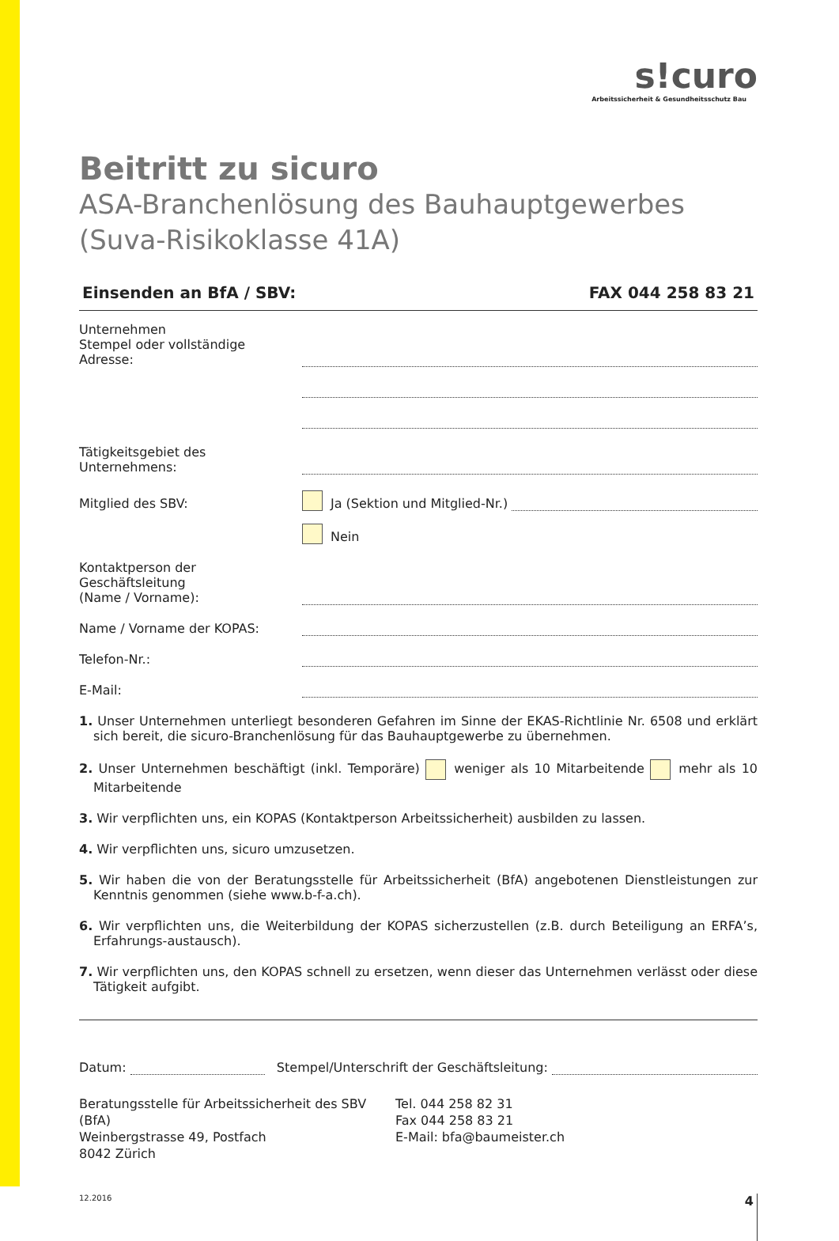s!curo
Arbeitssicherheit & Gesundheitsschutz Bau
Beitritt zu sicuro
ASA-Branchenlösung des Bauhauptgewerbes
(Suva-Risikoklasse 41A)
Einsenden an BfA / SBV: FAX 044 258 83 21
Unternehmen
Stempel oder vollständige Adresse:
Tätigkeitsgebiet des Unternehmens:
Mitglied des SBV:
Ja (Sektion und Mitglied-Nr.)
Nein
Kontaktperson der Geschäftsleitung
(Name / Vorname):
Name / Vorname der KOPAS:
Telefon-Nr.:
E-Mail:
1. Unser Unternehmen unterliegt besonderen Gefahren im Sinne der EKAS-Richtlinie Nr. 6508 und erklärt sich bereit, die sicuro-Branchenlösung für das Bauhauptgewerbe zu übernehmen.
2. Unser Unternehmen beschäftigt (inkl. Temporäre) weniger als 10 Mitarbeitende mehr als 10 Mitarbeitende
3. Wir verpflichten uns, ein KOPAS (Kontaktperson Arbeitssicherheit) ausbilden zu lassen.
4. Wir verpflichten uns, sicuro umzusetzen.
5. Wir haben die von der Beratungsstelle für Arbeitssicherheit (BfA) angebotenen Dienstleistungen zur Kenntnis genommen (siehe www.b-f-a.ch).
6. Wir verpflichten uns, die Weiterbildung der KOPAS sicherzustellen (z.B. durch Beteiligung an ERFA’s, Erfahrungs-austausch).
7. Wir verpflichten uns, den KOPAS schnell zu ersetzen, wenn dieser das Unternehmen verlässt oder diese Tätigkeit aufgibt.
Datum:
Stempel/Unterschrift der Geschäftsleitung:
Beratungsstelle für Arbeitssicherheit des SBV (BfA)
Weinbergstrasse 49, Postfach
8042 Zürich
Tel. 044 258 82 31
Fax 044 258 83 21
E-Mail: bfa@baumeister.ch
12.2016 4